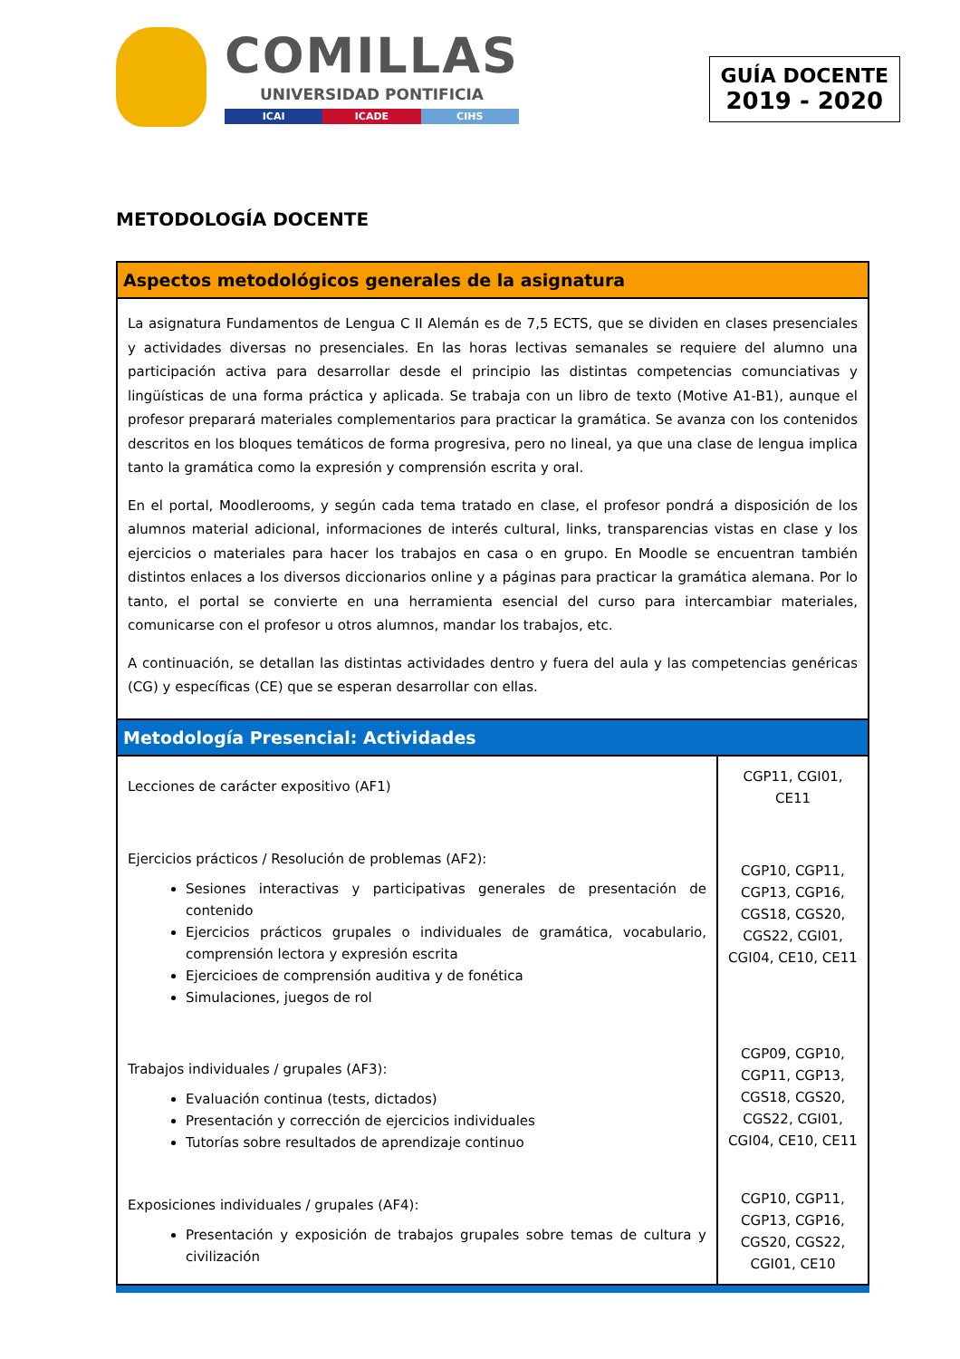COMILLAS
UNIVERSIDAD PONTIFICIA
ICAI ICADE CIHS
GUÍA DOCENTE
2019 - 2020
METODOLOGÍA DOCENTE
| Aspectos metodológicos generales de la asignatura | |
| La asignatura Fundamentos de Lengua C II Alemán es de 7,5 ECTS, que se dividen en clases presenciales y actividades diversas no presenciales. En las horas lectivas semanales se requiere del alumno una participación activa para desarrollar desde el principio las distintas competencias comunciativas y lingüísticas de una forma práctica y aplicada. Se trabaja con un libro de texto (Motive A1-B1), aunque el profesor preparará materiales complementarios para practicar la gramática. Se avanza con los contenidos descritos en los bloques temáticos de forma progresiva, pero no lineal, ya que una clase de lengua implica tanto la gramática como la expresión y comprensión escrita y oral. En el portal, Moodlerooms, y según cada tema tratado en clase, el profesor pondrá a disposición de los alumnos material adicional, informaciones de interés cultural, links, transparencias vistas en clase y los ejercicios o materiales para hacer los trabajos en casa o en grupo. En Moodle se encuentran también distintos enlaces a los diversos diccionarios online y a páginas para practicar la gramática alemana. Por lo tanto, el portal se convierte en una herramienta esencial del curso para intercambiar materiales, comunicarse con el profesor u otros alumnos, mandar los trabajos, etc. A continuación, se detallan las distintas actividades dentro y fuera del aula y las competencias genéricas (CG) y específicas (CE) que se esperan desarrollar con ellas. | |
| Metodología Presencial: Actividades | |
| Lecciones de carácter expositivo (AF1) | CGP11, CGI01, CE11 |
| Ejercicios prácticos / Resolución de problemas (AF2): Sesiones interactivas y participativas generales de presentación de contenido Ejercicios prácticos grupales o individuales de gramática, vocabulario, comprensión lectora y expresión escrita Ejercicioes de comprensión auditiva y de fonética Simulaciones, juegos de rol | CGP10, CGP11, CGP13, CGP16, CGS18, CGS20, CGS22, CGI01, CGI04, CE10, CE11 |
| Trabajos individuales / grupales (AF3): Evaluación continua (tests, dictados) Presentación y corrección de ejercicios individuales Tutorías sobre resultados de aprendizaje continuo | CGP09, CGP10, CGP11, CGP13, CGS18, CGS20, CGS22, CGI01, CGI04, CE10, CE11 |
| Exposiciones individuales / grupales (AF4): Presentación y exposición de trabajos grupales sobre temas de cultura y civilización | CGP10, CGP11, CGP13, CGP16, CGS20, CGS22, CGI01, CE10 |